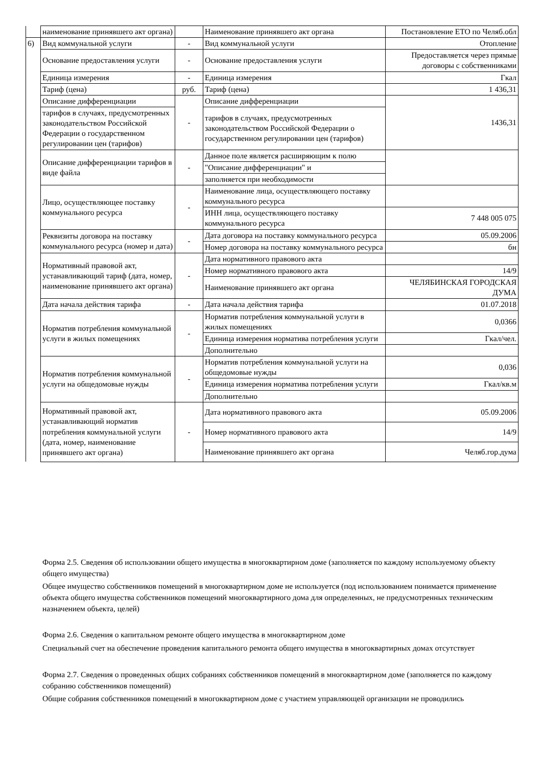| | наименование принявшего акт органа) | | Наименование принявшего акт органа | Постановление ЕТО по Челяб.обл |
| 6) | Вид коммунальной услуги | - | Вид коммунальной услуги | Отопление |
| | Основание предоставления услуги | - | Основание предоставления услуги | Предоставляется через прямые договоры с собственниками |
| | Единица измерения | - | Единица измерения | Гкал |
| | Тариф (цена) | руб. | Тариф (цена) | 1 436,31 |
| | Описание дифференциации | - | Описание дифференциации | 1436,31 |
| | тарифов в случаях, предусмотренных законодательством Российской Федерации о государственном регулировании цен (тарифов) | | тарифов в случаях, предусмотренных законодательством Российской Федерации о государственном регулировании цен (тарифов) | |
| | Описание дифференциации тарифов в виде файла | - | Данное поле является расширяющим к полю | |
| | | | "Описание дифференциации" и | |
| | | | заполняется при необходимости | |
| | Лицо, осуществляющее поставку коммунального ресурса | - | Наименование лица, осуществляющего поставку коммунального ресурса | |
| | | | ИНН лица, осуществляющего поставку коммунального ресурса | 7 448 005 075 |
| | Реквизиты договора на поставку коммунального ресурса (номер и дата) | - | Дата договора на поставку коммунального ресурса | 05.09.2006 |
| | | | Номер договора на поставку коммунального ресурса | бн |
| | Нормативный правовой акт, устанавливающий тариф (дата, номер, наименование принявшего акт органа) | - | Дата нормативного правового акта | |
| | | | Номер нормативного правового акта | 14/9 |
| | | | Наименование принявшего акт органа | ЧЕЛЯБИНСКАЯ ГОРОДСКАЯ ДУМА |
| | Дата начала действия тарифа | - | Дата начала действия тарифа | 01.07.2018 |
| | Норматив потребления коммунальной услуги в жилых помещениях | - | Норматив потребления коммунальной услуги в жилых помещениях | 0,0366 |
| | | | Единица измерения норматива потребления услуги | Гкал/чел. |
| | | | Дополнительно | |
| | Норматив потребления коммунальной услуги на общедомовые нужды | - | Норматив потребления коммунальной услуги на общедомовые нужды | 0,036 |
| | | | Единица измерения норматива потребления услуги | Гкал/кв.м |
| | | | Дополнительно | |
| | Нормативный правовой акт, устанавливающий норматив потребления коммунальной услуги (дата, номер, наименование принявшего акт органа) | - | Дата нормативного правового акта | 05.09.2006 |
| | | | Номер нормативного правового акта | 14/9 |
| | | | Наименование принявшего акт органа | Челяб.гор.дума |
Форма 2.5. Сведения об использовании общего имущества в многоквартирном доме (заполняется по каждому используемому объекту общего имущества)
Общее имущество собственников помещений в многоквартирном доме не используется (под использованием понимается применение объекта общего имущества собственников помещений многоквартирного дома для определенных, не предусмотренных техническим назначением объекта, целей)
Форма 2.6. Сведения о капитальном ремонте общего имущества в многоквартирном доме
Специальный счет на обеспечение проведения капитального ремонта общего имущества в многоквартирных домах отсутствует
Форма 2.7. Сведения о проведенных общих собраниях собственников помещений в многоквартирном доме (заполняется по каждому собранию собственников помещений)
Общие собрания собственников помещений в многоквартирном доме с участием управляющей организации не проводились